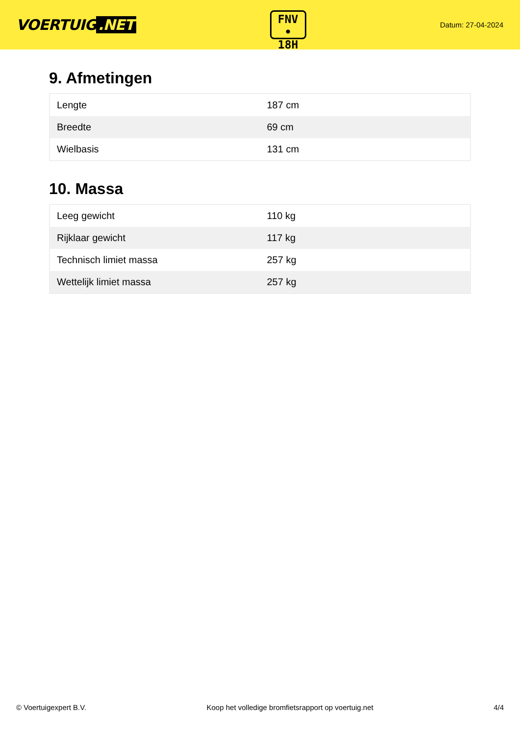VOERTUIG.NET
FNV
• 18H
Datum: 27-04-2024
9. Afmetingen
| Lengte | 187 cm |
| Breedte | 69 cm |
| Wielbasis | 131 cm |
10. Massa
| Leeg gewicht | 110 kg |
| Rijklaar gewicht | 117 kg |
| Technisch limiet massa | 257 kg |
| Wettelijk limiet massa | 257 kg |
© Voertuigexpert B.V. Koop het volledige bromfietsrapport op voertuig.net 4/4